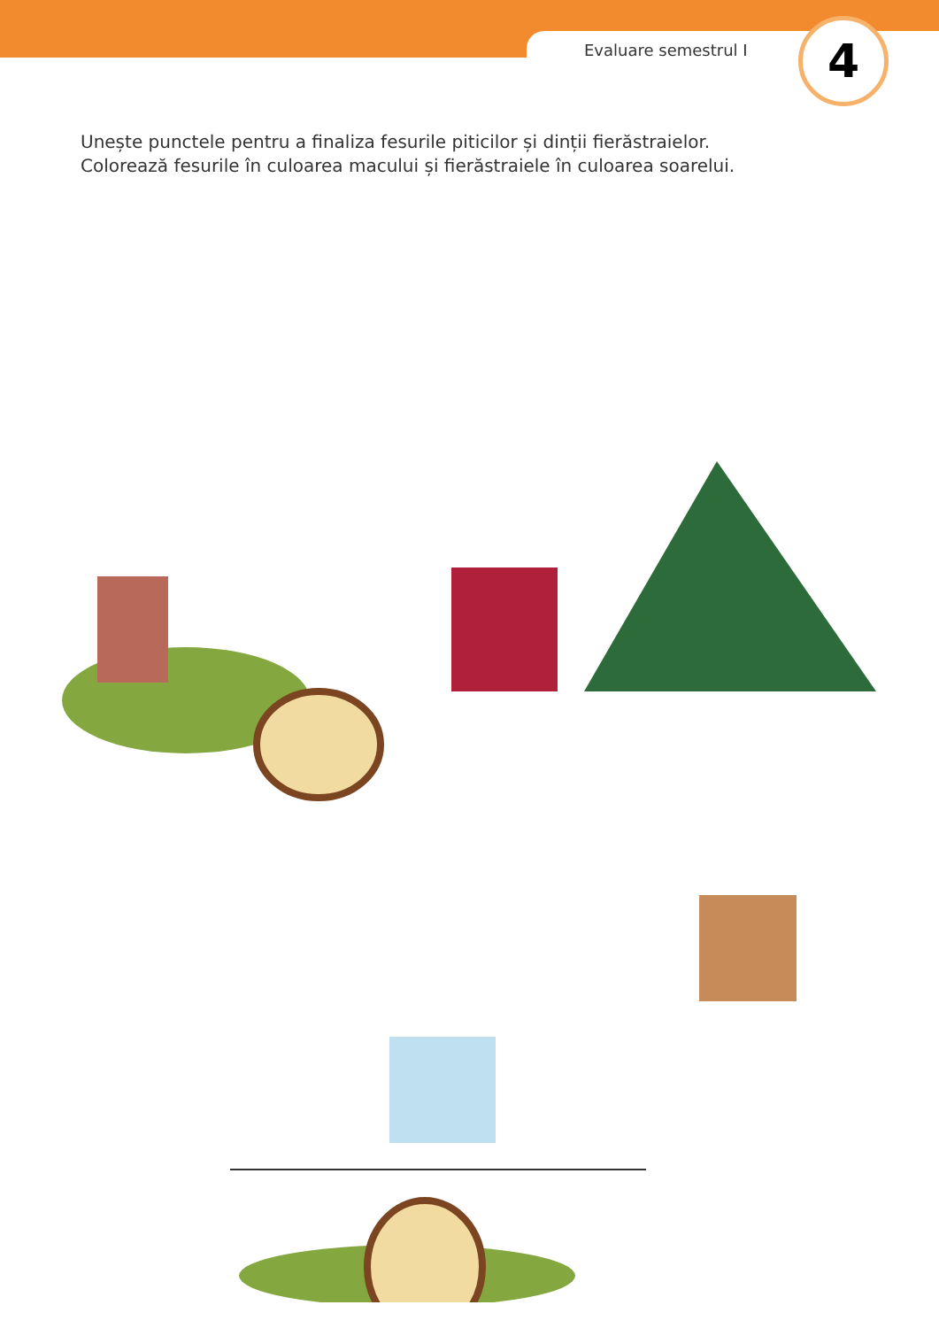Evaluare semestrul I 4
Unește punctele pentru a finaliza fesurile piticilor și dinții fierăstraielor.
Colorează fesurile în culoarea macului și fierăstraiele în culoarea soarelui.